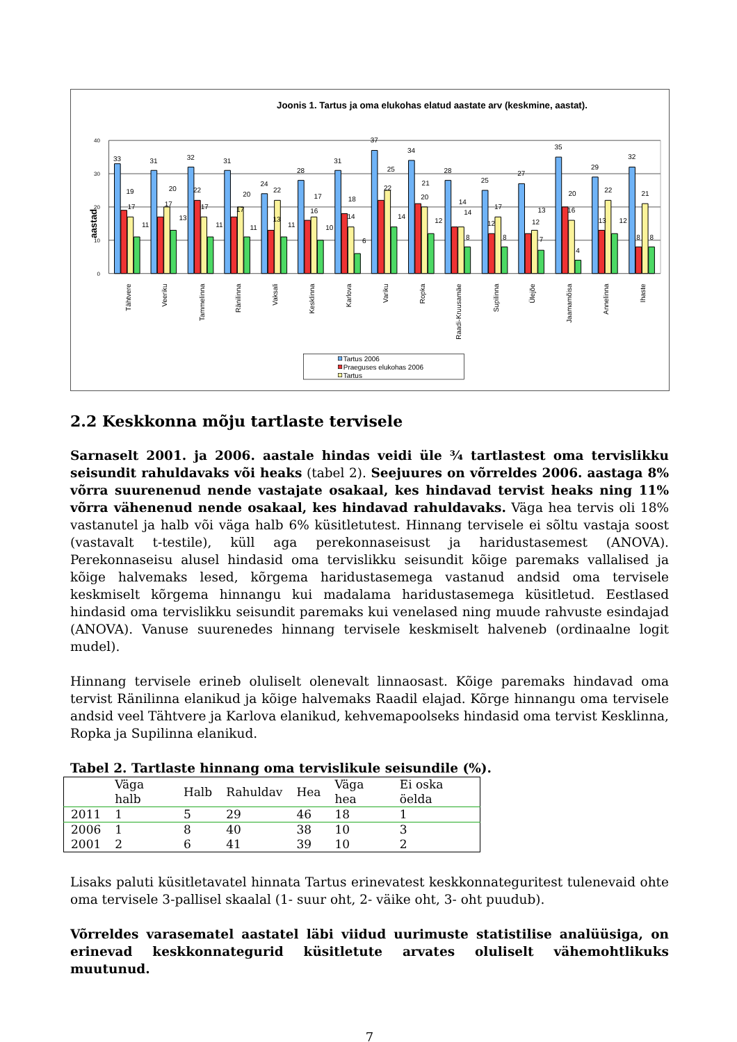Joonis 1. Tartus ja oma elukohas elatud aastate arv (keskmine, aastat).
40
30
20
10
0
aastad
33
19
17
11
31
20
17
13
32
22
17
11
31
20
17
11
24
22
13
11
28
17
16
10
31
18
14
6
37
25
22
14
34
21
20
12
28
14
14
8
25
17
12
8
27
13
12
7
35
20
16
4
29
22
13
12
32
21
8
8
Tähtvere
Veeriku
Tammelinna
Ränilinna
Vaksali
Kesklinna
Karlova
Variku
Ropka
Raadi-Kruusamäe
Supilinna
Ülejõe
Jaamamõisa
Annelinna
Ihaste
Tartus 2006
Praeguses elukohas 2006
Tartus
2.2 Keskkonna mõju tartlaste tervisele
Sarnaselt 2001. ja 2006. aastale hindas veidi üle ¾ tartlastest oma tervislikku seisundit rahuldavaks või heaks (tabel 2). Seejuures on võrreldes 2006. aastaga 8% võrra suurenenud nende vastajate osakaal, kes hindavad tervist heaks ning 11% võrra vähenenud nende osakaal, kes hindavad rahuldavaks. Väga hea tervis oli 18% vastanutel ja halb või väga halb 6% küsitletutest. Hinnang tervisele ei sõltu vastaja soost (vastavalt t-testile), küll aga perekonnaseisust ja haridustasemest (ANOVA). Perekonnaseisu alusel hindasid oma tervislikku seisundit kõige paremaks vallalised ja kõige halvemaks lesed, kõrgema haridustasemega vastanud andsid oma tervisele keskmiselt kõrgema hinnangu kui madalama haridustasemega küsitletud. Eestlased hindasid oma tervislikku seisundit paremaks kui venelased ning muude rahvuste esindajad (ANOVA). Vanuse suurenedes hinnang tervisele keskmiselt halveneb (ordinaalne logit mudel).
Hinnang tervisele erineb oluliselt olenevalt linnaosast. Kõige paremaks hindavad oma tervist Ränilinna elanikud ja kõige halvemaks Raadil elajad. Kõrge hinnangu oma tervisele andsid veel Tähtvere ja Karlova elanikud, kehvemapoolseks hindasid oma tervist Kesklinna, Ropka ja Supilinna elanikud.
Tabel 2. Tartlaste hinnang oma tervislikule seisundile (%).
| | Väga halb | Halb | Rahuldav | Hea | Väga hea | Ei oska öelda |
| --- | --- | --- | --- | --- | --- | --- |
| 2011 | 1 | 5 | 29 | 46 | 18 | 1 |
| 2006 | 1 | 8 | 40 | 38 | 10 | 3 |
| 2001 | 2 | 6 | 41 | 39 | 10 | 2 |
Lisaks paluti küsitletavatel hinnata Tartus erinevatest keskkonnateguritest tulenevaid ohte oma tervisele 3-pallisel skaalal (1- suur oht, 2- väike oht, 3- oht puudub).
Võrreldes varasematel aastatel läbi viidud uurimuste statistilise analüüsiga, on erinevad keskkonnategurid küsitletute arvates oluliselt vähemohtlikuks muutunud.
7